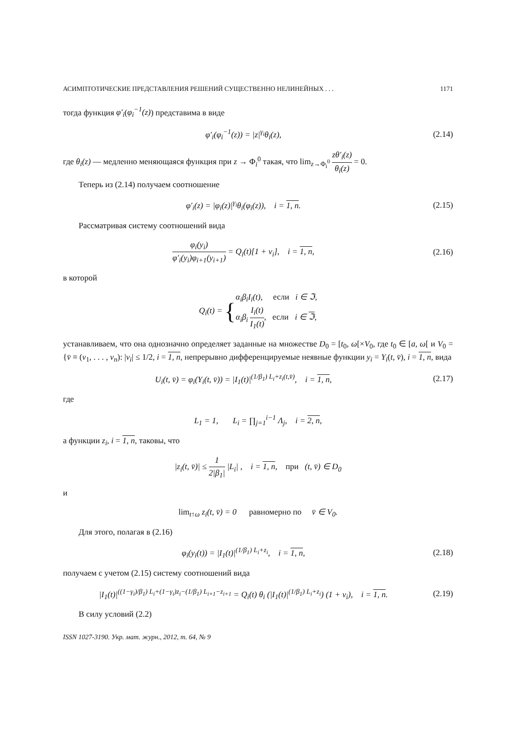АСИМПТОТИЧЕСКИЕ ПРЕДСТАВЛЕНИЯ РЕШЕНИЙ СУЩЕСТВЕННО НЕЛИНЕЙНЫХ . . . 1171
тогда функция φ′<sub>i</sub>(φ<sub>i</sub><sup>−1</sup>(z)) представима в виде
φ′<sub>i</sub>(φ<sub>i</sub><sup>−1</sup>(z)) = |z|<sup>γ<sub>i</sub></sup>θ<sub>i</sub>(z),
(2.14)
где θ<sub>i</sub>(z) — медленно меняющаяся функция при z → Φ<sub>i</sub><sup>0</sup> такая, что lim<sub>z→Φ<sub>i</sub><sup>0</sup></sub> zθ′<sub>i</sub>(z) θ<sub>i</sub>(z) = 0.
Теперь из (2.14) получаем соотношение
φ′<sub>i</sub>(z) = |φ<sub>i</sub>(z)|<sup>γ<sub>i</sub></sup>θ<sub>i</sub>(φ<sub>i</sub>(z)), i = 1, n.
(2.15)
Рассматривая систему соотношений вида
φ<sub>i</sub>(y<sub>i</sub>) φ′<sub>i</sub>(y<sub>i</sub>)φ<sub>i+1</sub>(y<sub>i+1</sub>) = Q<sub>i</sub>(t)[1 + v<sub>i</sub>], i = 1, n,
(2.16)
в которой
Q<sub>i</sub>(t) = {α<sub>i</sub>β<sub>i</sub>I<sub>i</sub>(t), если i ∈ ℑ,
α<sub>i</sub>β<sub>i</sub> I<sub>i</sub>(t) I<sub>1</sub>(t), если i ∈ ℑ,
устанавливаем, что она однозначно определяет заданные на множестве D<sub>0</sub> = [t<sub>0</sub>, ω[×V<sub>0</sub>, где t<sub>0</sub> ∈ [a, ω[ и V<sub>0</sub> = {v̄ ≡ (v<sub>1</sub>, . . . , v<sub>n</sub>): |v<sub>i</sub>| ≤ 1/2, i = 1, n, непрерывно дифференцируемые неявные функции y<sub>i</sub> = Y<sub>i</sub>(t, v̄), i = 1, n, вида
U<sub>i</sub>(t, v̄) = φ<sub>i</sub>(Y<sub>i</sub>(t, v̄)) = |I<sub>1</sub>(t)|<sup>(1/β<sub>1</sub>) L<sub>i</sub>+z<sub>i</sub>(t,v̄)</sup>, i = 1, n,
(2.17)
где
L<sub>1</sub> = 1, L<sub>i</sub> = ∏<sub>j=1</sub><sup>i−1</sup> Λ<sub>j</sub>, i = 2, n,
а функции z<sub>i</sub>, i = 1, n, таковы, что
|z<sub>i</sub>(t, v̄)| ≤ 1 2|β<sub>1</sub>| |L<sub>i</sub>| , i = 1, n, при (t, v̄) ∈ D<sub>0</sub>
и
lim<sub>t↑ω</sub> z<sub>i</sub>(t, v̄) = 0 равномерно по v̄ ∈ V<sub>0</sub>.
Для этого, полагая в (2.16)
φ<sub>i</sub>(y<sub>i</sub>(t)) = |I<sub>1</sub>(t)|<sup>(1/β<sub>1</sub>) L<sub>i</sub>+z<sub>i</sub></sup>, i = 1, n,
(2.18)
получаем с учетом (2.15) систему соотношений вида
|I<sub>1</sub>(t)|<sup>((1−γ<sub>i</sub>)/β<sub>1</sub>) L<sub>i</sub>+(1−γ<sub>i</sub>)z<sub>i</sub>−(1/β<sub>1</sub>) L<sub>i+1</sub>−z<sub>i+1</sub></sup> = Q<sub>i</sub>(t) θ<sub>i</sub> (|I<sub>1</sub>(t)|<sup>(1/β<sub>1</sub>) L<sub>i</sub>+z<sub>i</sub></sup>) (1 + v<sub>i</sub>), i = 1, n.
(2.19)
В силу условий (2.2)
ISSN 1027-3190. Укр. мат. журн., 2012, т. 64, № 9